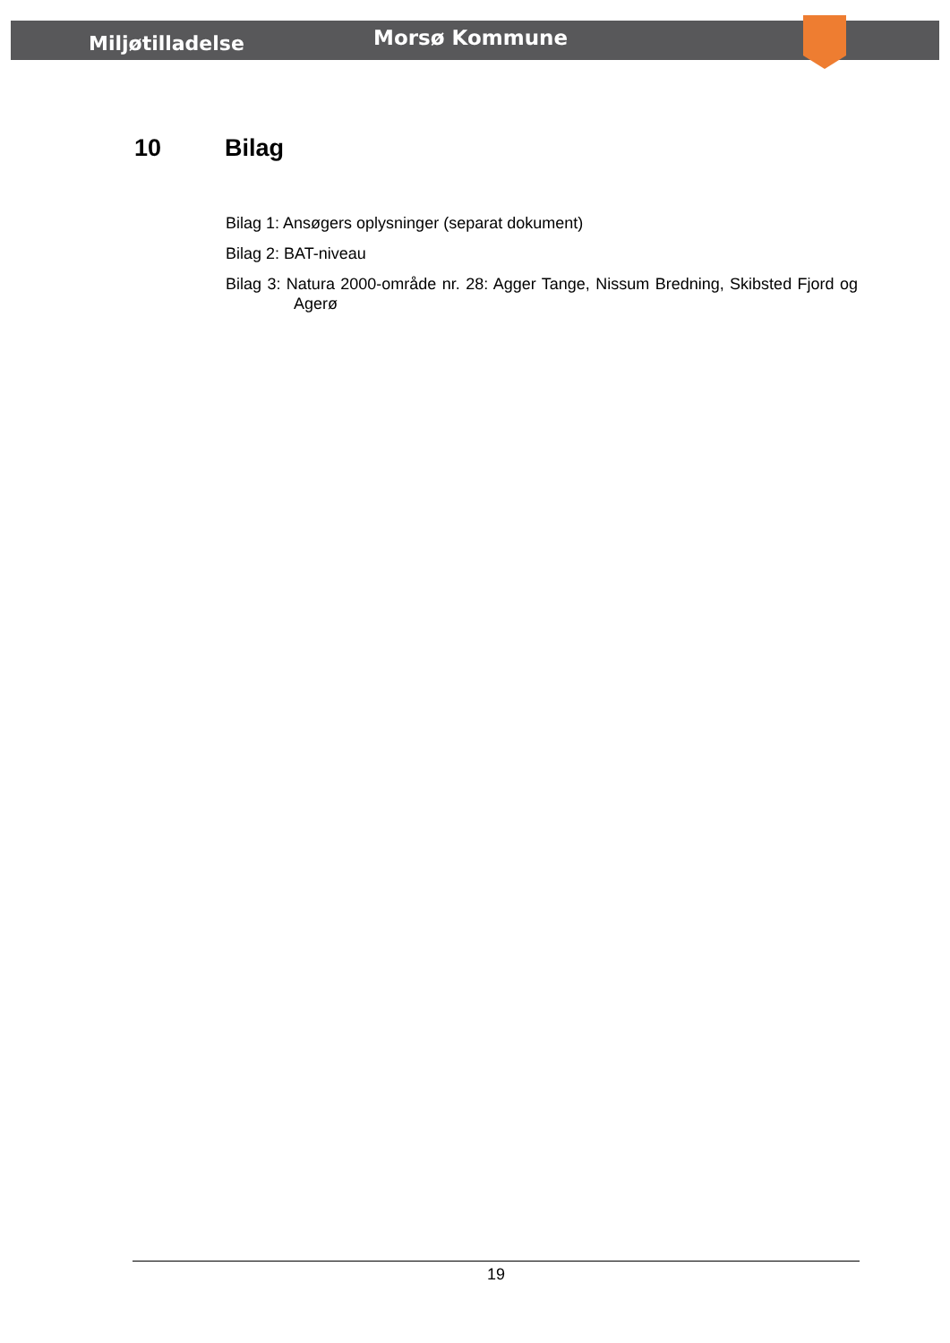Miljøtilladelse
Morsø Kommune
10 Bilag
Bilag 1: Ansøgers oplysninger (separat dokument)
Bilag 2: BAT-niveau
Bilag 3: Natura 2000-område nr. 28: Agger Tange, Nissum Bredning, Skibsted Fjord og Agerø
19